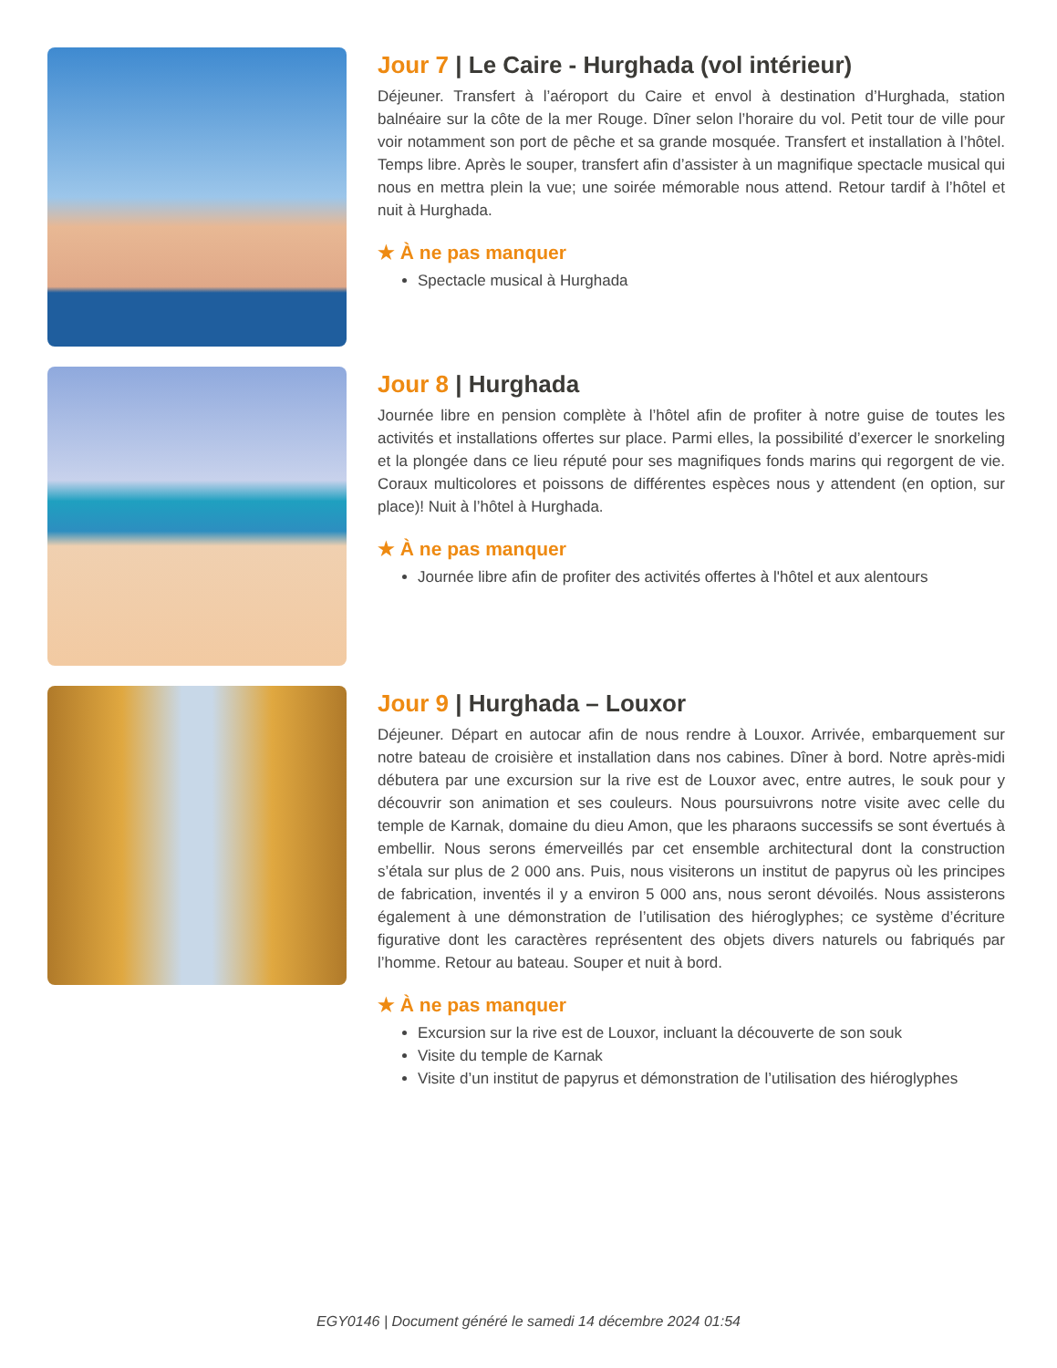Jour 7 | Le Caire - Hurghada (vol intérieur)
Déjeuner. Transfert à l’aéroport du Caire et envol à destination d’Hurghada, station balnéaire sur la côte de la mer Rouge. Dîner selon l’horaire du vol. Petit tour de ville pour voir notamment son port de pêche et sa grande mosquée. Transfert et installation à l’hôtel. Temps libre. Après le souper, transfert afin d’assister à un magnifique spectacle musical qui nous en mettra plein la vue; une soirée mémorable nous attend. Retour tardif à l’hôtel et nuit à Hurghada.
★ À ne pas manquer
Spectacle musical à Hurghada
Jour 8 | Hurghada
Journée libre en pension complète à l’hôtel afin de profiter à notre guise de toutes les activités et installations offertes sur place. Parmi elles, la possibilité d’exercer le snorkeling et la plongée dans ce lieu réputé pour ses magnifiques fonds marins qui regorgent de vie. Coraux multicolores et poissons de différentes espèces nous y attendent (en option, sur place)! Nuit à l’hôtel à Hurghada.
★ À ne pas manquer
Journée libre afin de profiter des activités offertes à l'hôtel et aux alentours
Jour 9 | Hurghada – Louxor
Déjeuner. Départ en autocar afin de nous rendre à Louxor. Arrivée, embarquement sur notre bateau de croisière et installation dans nos cabines. Dîner à bord. Notre après-midi débutera par une excursion sur la rive est de Louxor avec, entre autres, le souk pour y découvrir son animation et ses couleurs. Nous poursuivrons notre visite avec celle du temple de Karnak, domaine du dieu Amon, que les pharaons successifs se sont évertués à embellir. Nous serons émerveillés par cet ensemble architectural dont la construction s’étala sur plus de 2 000 ans. Puis, nous visiterons un institut de papyrus où les principes de fabrication, inventés il y a environ 5 000 ans, nous seront dévoilés. Nous assisterons également à une démonstration de l’utilisation des hiéroglyphes; ce système d’écriture figurative dont les caractères représentent des objets divers naturels ou fabriqués par l’homme. Retour au bateau. Souper et nuit à bord.
★ À ne pas manquer
Excursion sur la rive est de Louxor, incluant la découverte de son souk
Visite du temple de Karnak
Visite d’un institut de papyrus et démonstration de l’utilisation des hiéroglyphes
EGY0146 | Document généré le samedi 14 décembre 2024 01:54